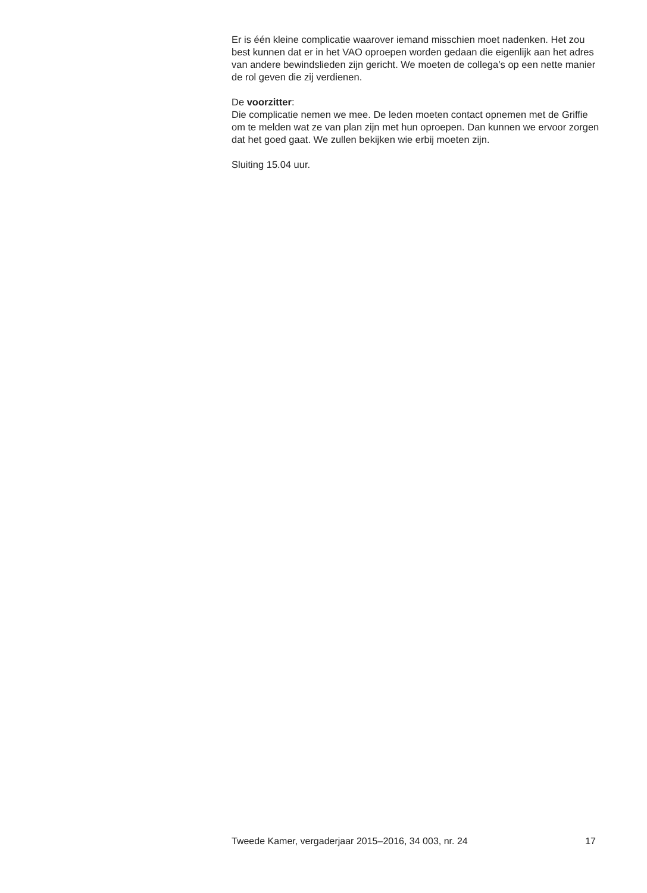Er is één kleine complicatie waarover iemand misschien moet nadenken. Het zou best kunnen dat er in het VAO oproepen worden gedaan die eigenlijk aan het adres van andere bewindslieden zijn gericht. We moeten de collega’s op een nette manier de rol geven die zij verdienen.
De voorzitter:
Die complicatie nemen we mee. De leden moeten contact opnemen met de Griffie om te melden wat ze van plan zijn met hun oproepen. Dan kunnen we ervoor zorgen dat het goed gaat. We zullen bekijken wie erbij moeten zijn.
Sluiting 15.04 uur.
Tweede Kamer, vergaderjaar 2015–2016, 34 003, nr. 24 17